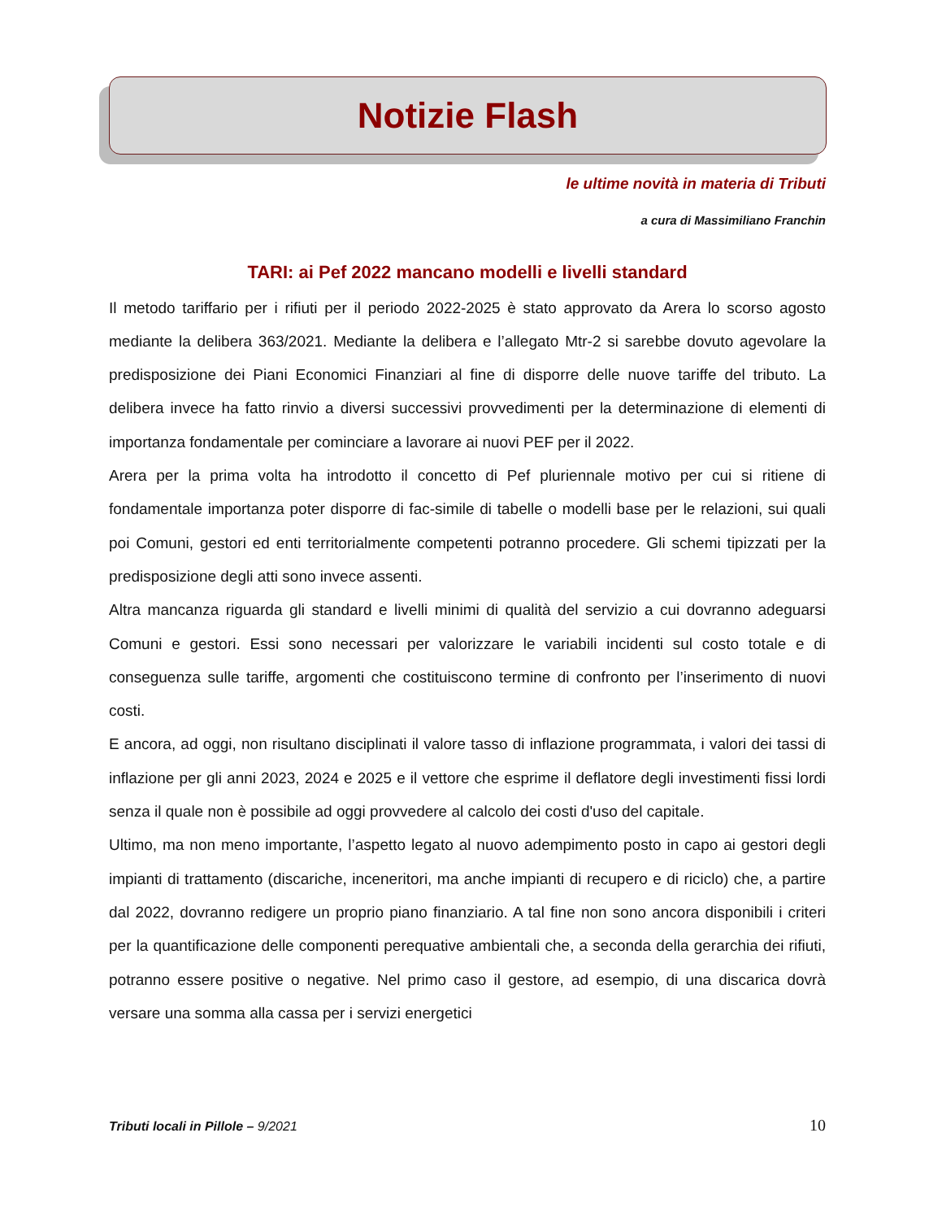Notizie Flash
le ultime novità in materia di Tributi
a cura di Massimiliano Franchin
TARI: ai Pef 2022 mancano modelli e livelli standard
Il metodo tariffario per i rifiuti per il periodo 2022-2025 è stato approvato da Arera lo scorso agosto mediante la delibera 363/2021. Mediante la delibera e l’allegato Mtr-2 si sarebbe dovuto agevolare la predisposizione dei Piani Economici Finanziari al fine di disporre delle nuove tariffe del tributo. La delibera invece ha fatto rinvio a diversi successivi provvedimenti per la determinazione di elementi di importanza fondamentale per cominciare a lavorare ai nuovi PEF per il 2022.
Arera per la prima volta ha introdotto il concetto di Pef pluriennale motivo per cui si ritiene di fondamentale importanza poter disporre di fac-simile di tabelle o modelli base per le relazioni, sui quali poi Comuni, gestori ed enti territorialmente competenti potranno procedere. Gli schemi tipizzati per la predisposizione degli atti sono invece assenti.
Altra mancanza riguarda gli standard e livelli minimi di qualità del servizio a cui dovranno adeguarsi Comuni e gestori. Essi sono necessari per valorizzare le variabili incidenti sul costo totale e di conseguenza sulle tariffe, argomenti che costituiscono termine di confronto per l’inserimento di nuovi costi.
E ancora, ad oggi, non risultano disciplinati il valore tasso di inflazione programmata, i valori dei tassi di inflazione per gli anni 2023, 2024 e 2025 e il vettore che esprime il deflatore degli investimenti fissi lordi senza il quale non è possibile ad oggi provvedere al calcolo dei costi d'uso del capitale.
Ultimo, ma non meno importante, l’aspetto legato al nuovo adempimento posto in capo ai gestori degli impianti di trattamento (discariche, inceneritori, ma anche impianti di recupero e di riciclo) che, a partire dal 2022, dovranno redigere un proprio piano finanziario. A tal fine non sono ancora disponibili i criteri per la quantificazione delle componenti perequative ambientali che, a seconda della gerarchia dei rifiuti, potranno essere positive o negative. Nel primo caso il gestore, ad esempio, di una discarica dovrà versare una somma alla cassa per i servizi energetici
Tributi locali in Pillole – 9/2021 10